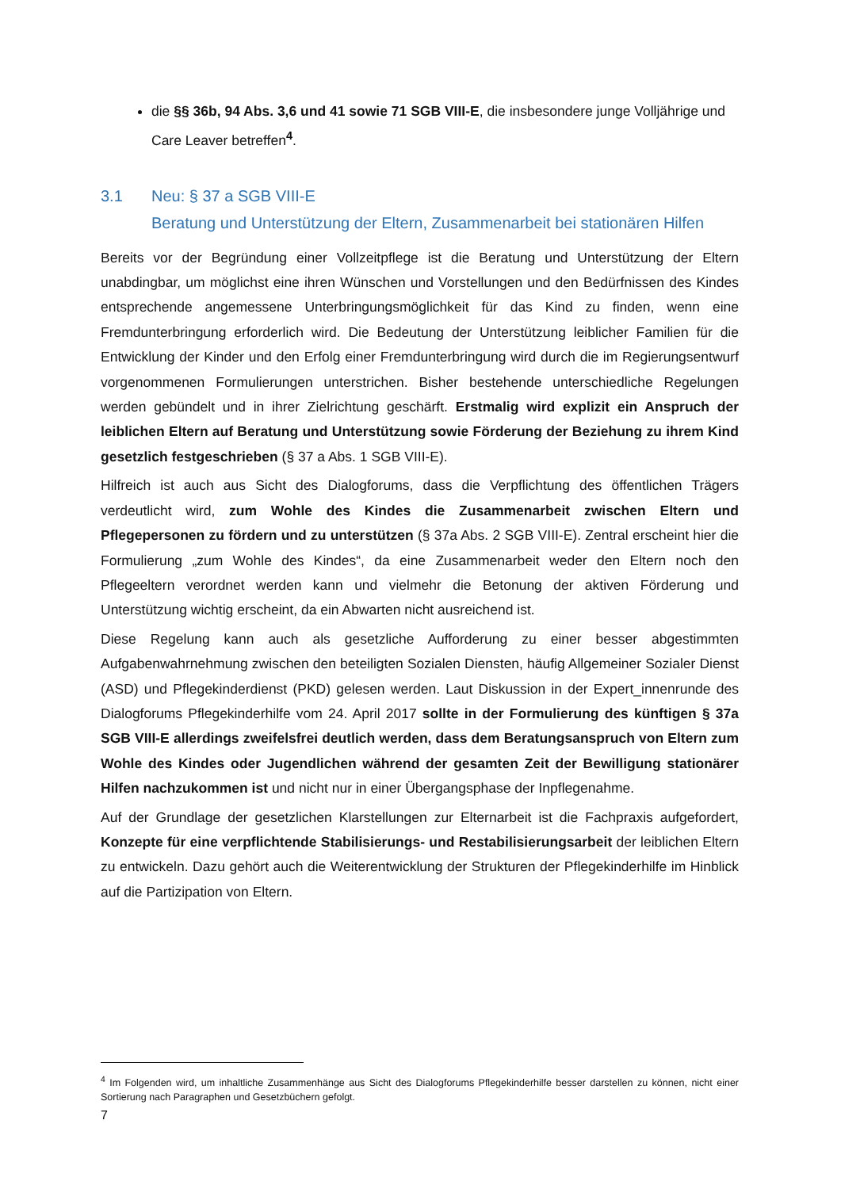die §§ 36b, 94 Abs. 3,6 und 41 sowie 71 SGB VIII-E, die insbesondere junge Volljährige und Care Leaver betreffen<sup>4</sup>.
3.1 Neu: § 37 a SGB VIII-E
Beratung und Unterstützung der Eltern, Zusammenarbeit bei stationären Hilfen
Bereits vor der Begründung einer Vollzeitpflege ist die Beratung und Unterstützung der Eltern unabdingbar, um möglichst eine ihren Wünschen und Vorstellungen und den Bedürfnissen des Kindes entsprechende angemessene Unterbringungsmöglichkeit für das Kind zu finden, wenn eine Fremdunterbringung erforderlich wird. Die Bedeutung der Unterstützung leiblicher Familien für die Entwicklung der Kinder und den Erfolg einer Fremdunterbringung wird durch die im Regierungsentwurf vorgenommenen Formulierungen unterstrichen. Bisher bestehende unterschiedliche Regelungen werden gebündelt und in ihrer Zielrichtung geschärft. Erstmalig wird explizit ein Anspruch der leiblichen Eltern auf Beratung und Unterstützung sowie Förderung der Beziehung zu ihrem Kind gesetzlich festgeschrieben (§ 37 a Abs. 1 SGB VIII-E).
Hilfreich ist auch aus Sicht des Dialogforums, dass die Verpflichtung des öffentlichen Trägers verdeutlicht wird, zum Wohle des Kindes die Zusammenarbeit zwischen Eltern und Pflegepersonen zu fördern und zu unterstützen (§ 37a Abs. 2 SGB VIII-E). Zentral erscheint hier die Formulierung „zum Wohle des Kindes“, da eine Zusammenarbeit weder den Eltern noch den Pflegeeltern verordnet werden kann und vielmehr die Betonung der aktiven Förderung und Unterstützung wichtig erscheint, da ein Abwarten nicht ausreichend ist.
Diese Regelung kann auch als gesetzliche Aufforderung zu einer besser abgestimmten Aufgabenwahrnehmung zwischen den beteiligten Sozialen Diensten, häufig Allgemeiner Sozialer Dienst (ASD) und Pflegekinderdienst (PKD) gelesen werden. Laut Diskussion in der Expert_innenrunde des Dialogforums Pflegekinderhilfe vom 24. April 2017 sollte in der Formulierung des künftigen § 37a SGB VIII-E allerdings zweifelsfrei deutlich werden, dass dem Beratungsanspruch von Eltern zum Wohle des Kindes oder Jugendlichen während der gesamten Zeit der Bewilligung stationärer Hilfen nachzukommen ist und nicht nur in einer Übergangsphase der Inpflegenahme.
Auf der Grundlage der gesetzlichen Klarstellungen zur Elternarbeit ist die Fachpraxis aufgefordert, Konzepte für eine verpflichtende Stabilisierungs- und Restabilisierungsarbeit der leiblichen Eltern zu entwickeln. Dazu gehört auch die Weiterentwicklung der Strukturen der Pflegekinderhilfe im Hinblick auf die Partizipation von Eltern.
<sup>4</sup> Im Folgenden wird, um inhaltliche Zusammenhänge aus Sicht des Dialogforums Pflegekinderhilfe besser darstellen zu können, nicht einer Sortierung nach Paragraphen und Gesetzbüchern gefolgt.
7